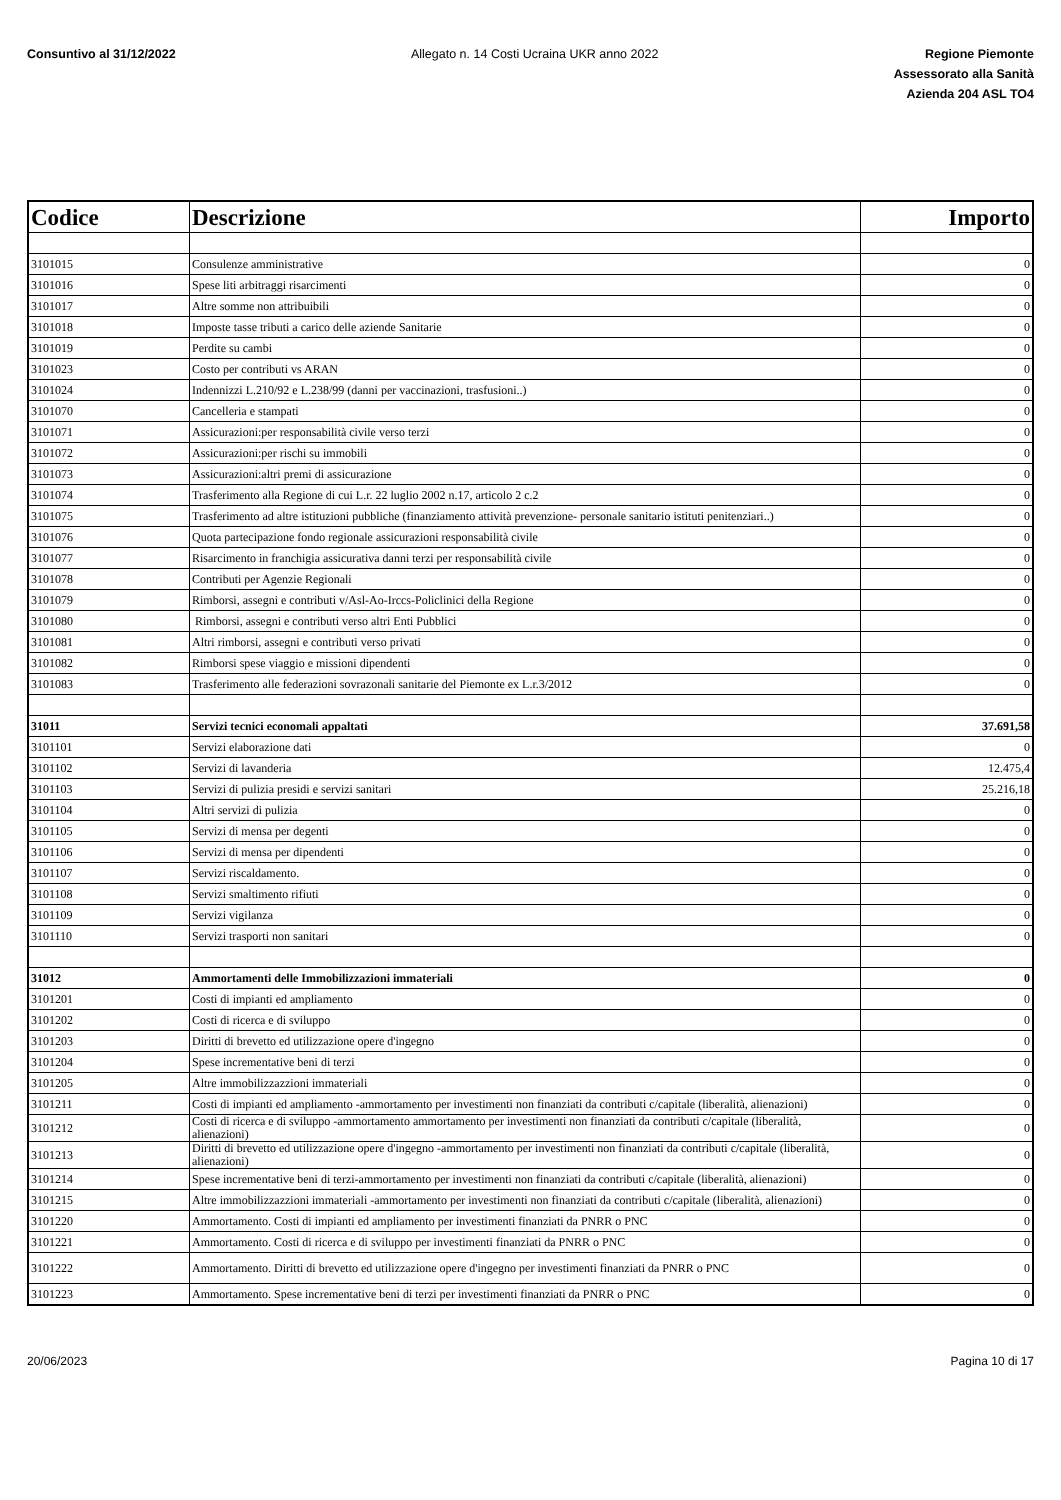Consuntivo al 31/12/2022 Allegato n. 14 Costi Ucraina UKR anno 2022
Regione Piemonte
Assessorato alla Sanità
Azienda 204 ASL TO4
| Codice | Descrizione | Importo |
| --- | --- | --- |
| 3101015 | Consulenze amministrative | 0 |
| 3101016 | Spese liti arbitraggi risarcimenti | 0 |
| 3101017 | Altre somme non attribuibili | 0 |
| 3101018 | Imposte tasse tributi a carico delle aziende Sanitarie | 0 |
| 3101019 | Perdite su cambi | 0 |
| 3101023 | Costo per contributi vs ARAN | 0 |
| 3101024 | Indennizzi L.210/92 e L.238/99 (danni per vaccinazioni, trasfusioni..) | 0 |
| 3101070 | Cancelleria e stampati | 0 |
| 3101071 | Assicurazioni:per responsabilità civile verso terzi | 0 |
| 3101072 | Assicurazioni:per rischi su immobili | 0 |
| 3101073 | Assicurazioni:altri premi di assicurazione | 0 |
| 3101074 | Trasferimento alla Regione di cui L.r. 22 luglio 2002 n.17, articolo 2 c.2 | 0 |
| 3101075 | Trasferimento ad altre istituzioni pubbliche (finanziamento attività prevenzione- personale sanitario istituti penitenziari..) | 0 |
| 3101076 | Quota partecipazione fondo regionale assicurazioni responsabilità civile | 0 |
| 3101077 | Risarcimento in franchigia assicurativa danni terzi per responsabilità civile | 0 |
| 3101078 | Contributi per Agenzie Regionali | 0 |
| 3101079 | Rimborsi, assegni e contributi v/Asl-Ao-Irccs-Policlinici della Regione | 0 |
| 3101080 | Rimborsi, assegni e contributi verso altri Enti Pubblici | 0 |
| 3101081 | Altri rimborsi, assegni e contributi verso privati | 0 |
| 3101082 | Rimborsi spese viaggio e missioni dipendenti | 0 |
| 3101083 | Trasferimento alle federazioni sovrazonali sanitarie del Piemonte ex L.r.3/2012 | 0 |
| 31011 | Servizi tecnici economali appaltati | 37.691,58 |
| 3101101 | Servizi elaborazione dati | 0 |
| 3101102 | Servizi di lavanderia | 12.475,4 |
| 3101103 | Servizi di pulizia presidi e servizi sanitari | 25.216,18 |
| 3101104 | Altri servizi di pulizia | 0 |
| 3101105 | Servizi di mensa per degenti | 0 |
| 3101106 | Servizi di mensa per dipendenti | 0 |
| 3101107 | Servizi riscaldamento. | 0 |
| 3101108 | Servizi smaltimento rifiuti | 0 |
| 3101109 | Servizi vigilanza | 0 |
| 3101110 | Servizi trasporti non sanitari | 0 |
| 31012 | Ammortamenti delle Immobilizzazioni immateriali | 0 |
| 3101201 | Costi di impianti ed ampliamento | 0 |
| 3101202 | Costi di ricerca e di sviluppo | 0 |
| 3101203 | Diritti di brevetto ed utilizzazione opere d'ingegno | 0 |
| 3101204 | Spese incrementative beni di terzi | 0 |
| 3101205 | Altre immobilizzazzioni immateriali | 0 |
| 3101211 | Costi di impianti ed ampliamento -ammortamento per investimenti non finanziati da contributi c/capitale (liberalità, alienazioni) | 0 |
| 3101212 | Costi di ricerca e di sviluppo -ammortamento ammortamento per investimenti non finanziati da contributi c/capitale (liberalità, alienazioni) | 0 |
| 3101213 | Diritti di brevetto ed utilizzazione opere d'ingegno -ammortamento per investimenti non finanziati da contributi c/capitale (liberalità, alienazioni) | 0 |
| 3101214 | Spese incrementative beni di terzi-ammortamento per investimenti non finanziati da contributi c/capitale (liberalità, alienazioni) | 0 |
| 3101215 | Altre immobilizzazzioni immateriali -ammortamento per investimenti non finanziati da contributi c/capitale (liberalità, alienazioni) | 0 |
| 3101220 | Ammortamento. Costi di impianti ed ampliamento per investimenti finanziati da PNRR o PNC | 0 |
| 3101221 | Ammortamento. Costi di ricerca e di sviluppo per investimenti finanziati da PNRR o PNC | 0 |
| 3101222 | Ammortamento. Diritti di brevetto ed utilizzazione opere d'ingegno per investimenti finanziati da PNRR o PNC | 0 |
| 3101223 | Ammortamento. Spese incrementative beni di terzi per investimenti finanziati da PNRR o PNC | 0 |
20/06/2023 Pagina 10 di 17